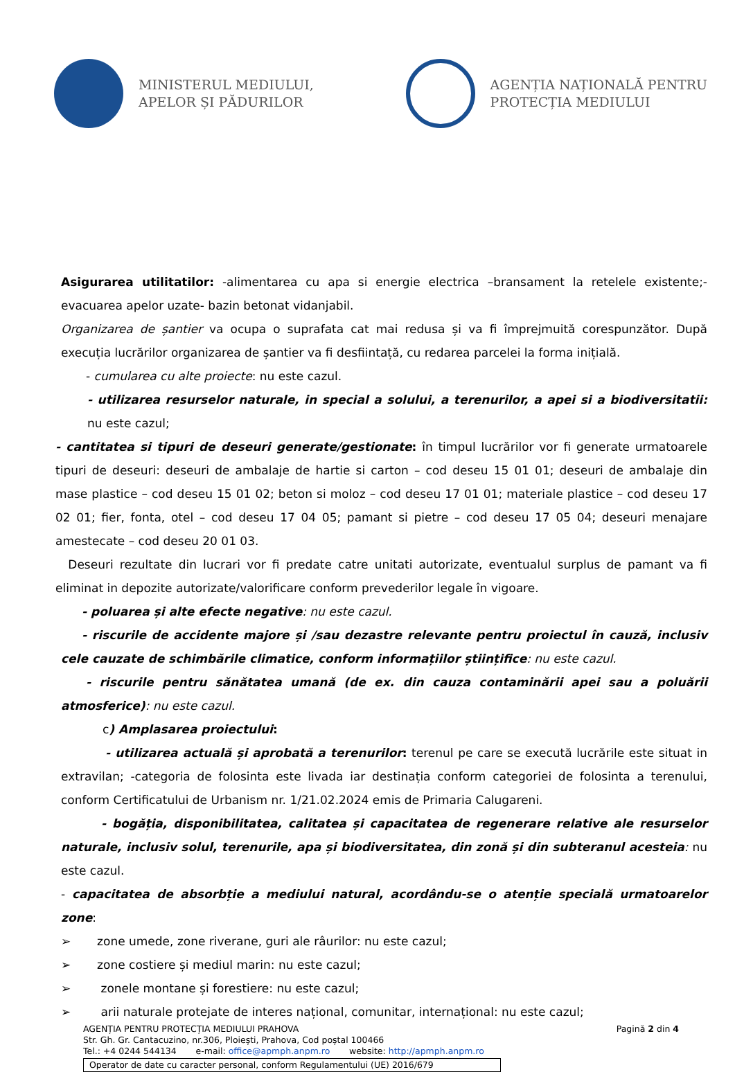MINISTERUL MEDIULUI,
APELOR ȘI PĂDURILOR
AGENȚIA NAȚIONALĂ PENTRU
PROTECȚIA MEDIULUI
Asigurarea utilitatilor: -alimentarea cu apa si energie electrica –bransament la retelele existente;-evacuarea apelor uzate- bazin betonat vidanjabil.
Organizarea de șantier va ocupa o suprafata cat mai redusa și va fi împrejmuită corespunzător. După execuția lucrărilor organizarea de șantier va fi desfiintață, cu redarea parcelei la forma inițială.
- cumularea cu alte proiecte: nu este cazul.
- utilizarea resurselor naturale, in special a solului, a terenurilor, a apei si a biodiversitatii: nu este cazul;
- cantitatea si tipuri de deseuri generate/gestionate: în timpul lucrărilor vor fi generate urmatoarele tipuri de deseuri: deseuri de ambalaje de hartie si carton – cod deseu 15 01 01; deseuri de ambalaje din mase plastice – cod deseu 15 01 02; beton si moloz – cod deseu 17 01 01; materiale plastice – cod deseu 17 02 01; fier, fonta, otel – cod deseu 17 04 05; pamant si pietre – cod deseu 17 05 04; deseuri menajare amestecate – cod deseu 20 01 03.
Deseuri rezultate din lucrari vor fi predate catre unitati autorizate, eventualul surplus de pamant va fi eliminat in depozite autorizate/valorificare conform prevederilor legale în vigoare.
- poluarea și alte efecte negative: nu este cazul.
- riscurile de accidente majore și /sau dezastre relevante pentru proiectul în cauză, inclusiv cele cauzate de schimbările climatice, conform informațiilor științifice: nu este cazul.
- riscurile pentru sănătatea umană (de ex. din cauza contaminării apei sau a poluării atmosferice): nu este cazul.
c) Amplasarea proiectului:
- utilizarea actuală și aprobată a terenurilor: terenul pe care se execută lucrările este situat in extravilan; -categoria de folosinta este livada iar destinația conform categoriei de folosinta a terenului, conform Certificatului de Urbanism nr. 1/21.02.2024 emis de Primaria Calugareni.
- bogăția, disponibilitatea, calitatea și capacitatea de regenerare relative ale resurselor naturale, inclusiv solul, terenurile, apa și biodiversitatea, din zonă și din subteranul acesteia: nu este cazul.
- capacitatea de absorbție a mediului natural, acordându-se o atenție specială urmatoarelor zone:
➢ zone umede, zone riverane, guri ale râurilor: nu este cazul;
➢ zone costiere și mediul marin: nu este cazul;
➢ zonele montane și forestiere: nu este cazul;
➢ arii naturale protejate de interes național, comunitar, internațional: nu este cazul;
AGENȚIA PENTRU PROTECȚIA MEDIULUI PRAHOVA Pagină 2 din 4
Str. Gh. Gr. Cantacuzino, nr.306, Ploiești, Prahova, Cod poștal 100466
Tel.: +4 0244 544134 e-mail: office@apmph.anpm.ro website: http://apmph.anpm.ro
Operator de date cu caracter personal, conform Regulamentului (UE) 2016/679